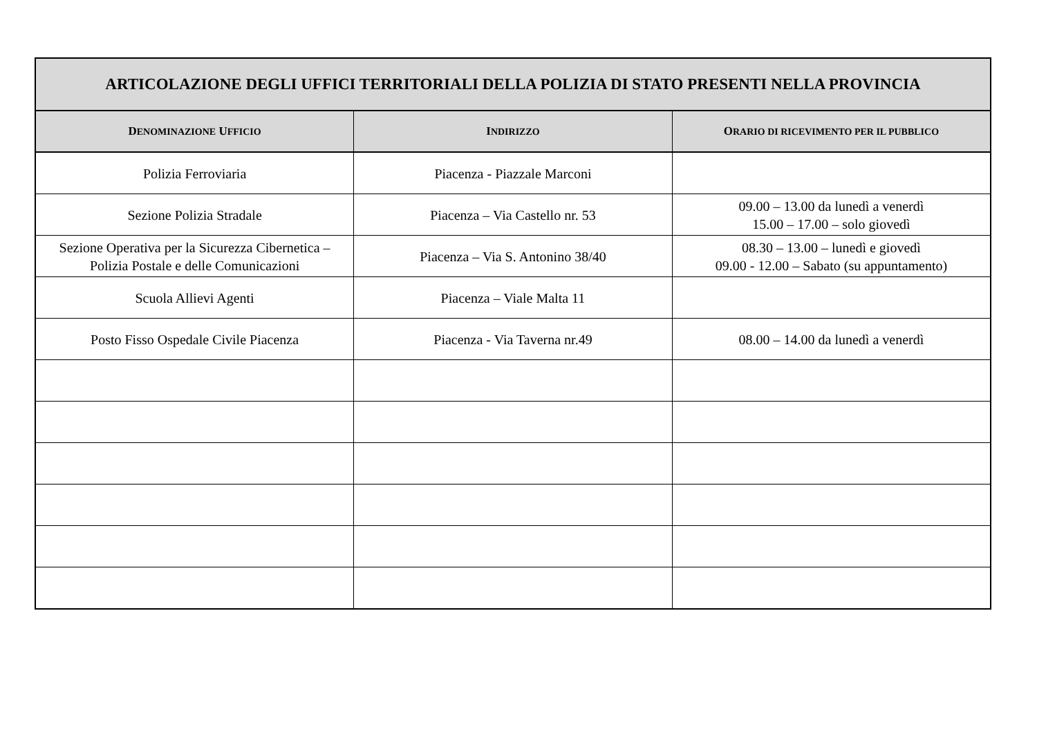| ARTICOLAZIONE DEGLI UFFICI TERRITORIALI DELLA POLIZIA DI STATO PRESENTI NELLA PROVINCIA | | |
| --- | --- | --- |
| D ENOMINAZIONE U FFICIO | I NDIRIZZO | O RARIO DI RICEVIMENTO PER IL PUBBLICO |
| Polizia Ferroviaria | Piacenza - Piazzale Marconi | |
| Sezione Polizia Stradale | Piacenza – Via Castello nr. 53 | 09.00 – 13.00 da lunedì a venerdì 15.00 – 17.00 – solo giovedì |
| Sezione Operativa per la Sicurezza Cibernetica – Polizia Postale e delle Comunicazioni | Piacenza – Via S. Antonino 38/40 | 08.30 – 13.00 – lunedì e giovedì 09.00 - 12.00 – Sabato (su appuntamento) |
| Scuola Allievi Agenti | Piacenza – Viale Malta 11 | |
| Posto Fisso Ospedale Civile Piacenza | Piacenza - Via Taverna nr.49 | 08.00 – 14.00 da lunedì a venerdì |